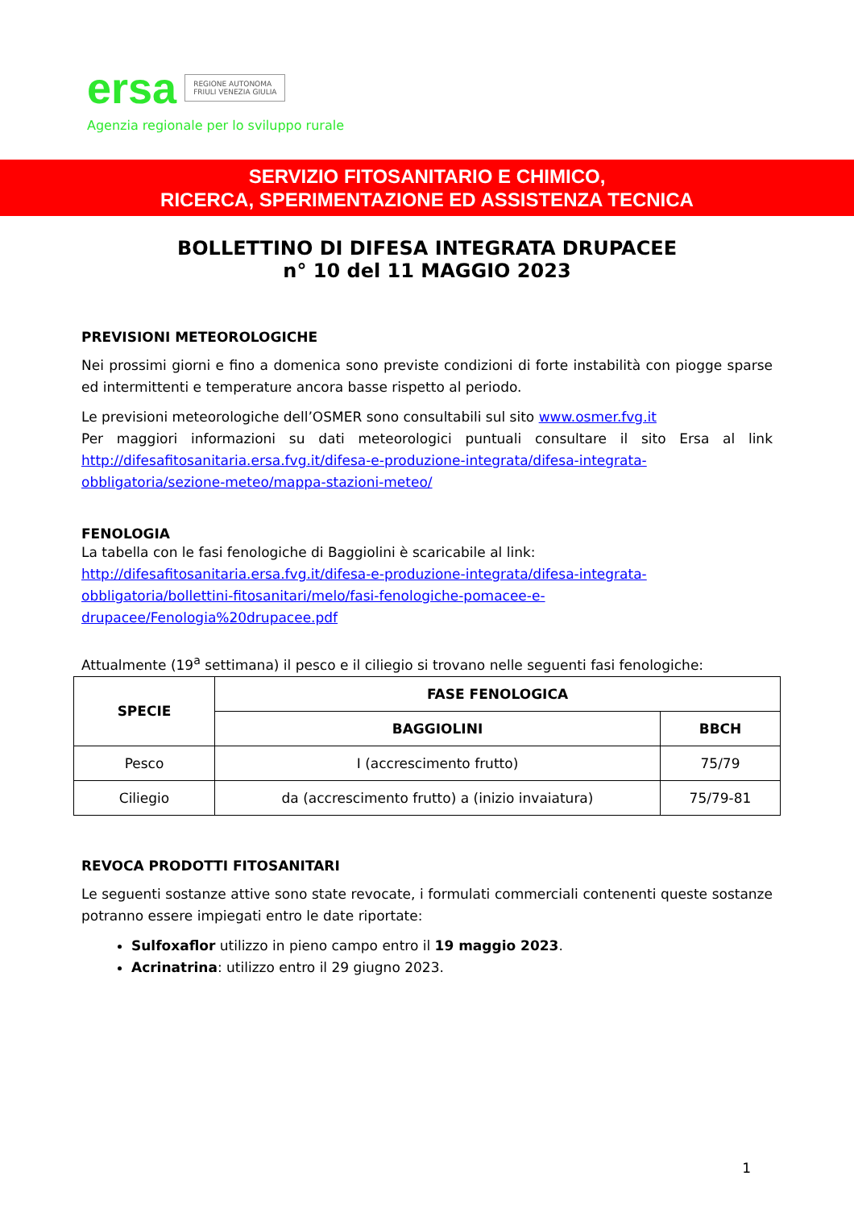ersa REGIONE AUTONOMA
FRIULI VENEZIA GIULIA
Agenzia regionale per lo sviluppo rurale
SERVIZIO FITOSANITARIO E CHIMICO,
RICERCA, SPERIMENTAZIONE ED ASSISTENZA TECNICA
BOLLETTINO DI DIFESA INTEGRATA DRUPACEE
n° 10 del 11 MAGGIO 2023
PREVISIONI METEOROLOGICHE
Nei prossimi giorni e fino a domenica sono previste condizioni di forte instabilità con piogge sparse ed intermittenti e temperature ancora basse rispetto al periodo.
Le previsioni meteorologiche dell’OSMER sono consultabili sul sito www.osmer.fvg.it
Per maggiori informazioni su dati meteorologici puntuali consultare il sito Ersa al link http://difesafitosanitaria.ersa.fvg.it/difesa-e-produzione-integrata/difesa-integrata-obbligatoria/sezione-meteo/mappa-stazioni-meteo/
FENOLOGIA
La tabella con le fasi fenologiche di Baggiolini è scaricabile al link:
http://difesafitosanitaria.ersa.fvg.it/difesa-e-produzione-integrata/difesa-integrata-obbligatoria/bollettini-fitosanitari/melo/fasi-fenologiche-pomacee-e-drupacee/Fenologia%20drupacee.pdf
Attualmente (19<sup>a</sup> settimana) il pesco e il ciliegio si trovano nelle seguenti fasi fenologiche:
| SPECIE | FASE FENOLOGICA | |
| --- | --- | --- |
| | BAGGIOLINI | BBCH |
| Pesco | I (accrescimento frutto) | 75/79 |
| Ciliegio | da (accrescimento frutto) a (inizio invaiatura) | 75/79-81 |
REVOCA PRODOTTI FITOSANITARI
Le seguenti sostanze attive sono state revocate, i formulati commerciali contenenti queste sostanze potranno essere impiegati entro le date riportate:
Sulfoxaflor utilizzo in pieno campo entro il 19 maggio 2023.
Acrinatrina: utilizzo entro il 29 giugno 2023.
1